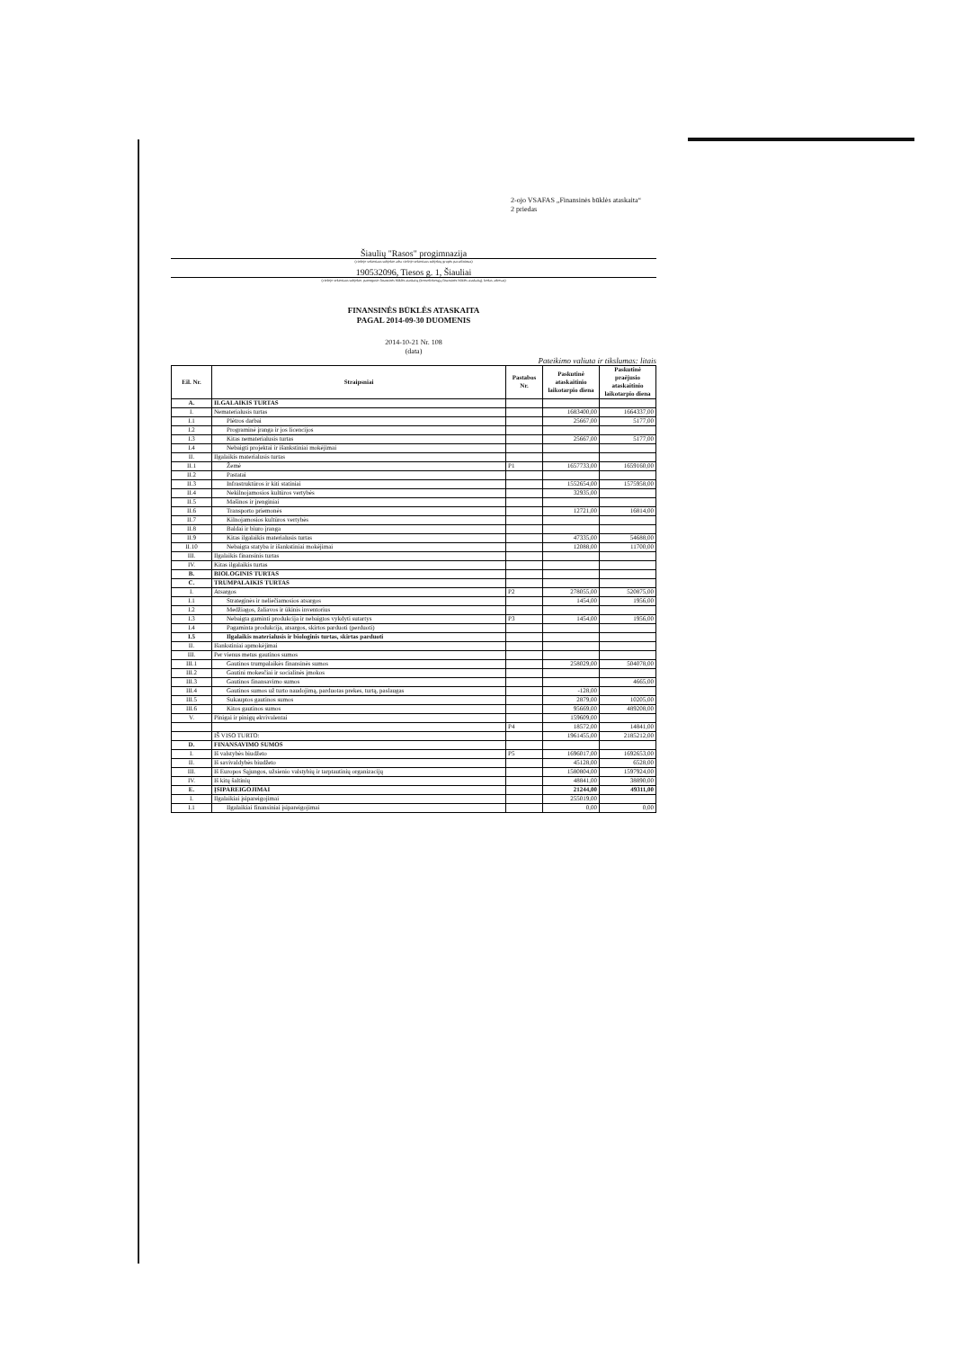2-ojo VSAFAS „Finansinės būklės ataskaita“
2 priedas
Šiaulių "Rasos" progimnazija
(viešojo sektoriaus subjekto arba viešojo sektoriaus subjektų grupės pavadinimas)
190532096, Tiesos g. 1, Šiauliai
(viešojo sektoriaus subjekto, parengusio finansinės būklės ataskaitą (konsoliduotąją finansinės būklės ataskaitą), kodas, adresas)
FINANSINĖS BŪKLĖS ATASKAITA
PAGAL 2014-09-30 DUOMENIS
2014-10-21 Nr. 108
(data)
Pateikimo valiuta ir tikslumas: litais
| Eil. Nr. | Straipsniai | Pastabos Nr. | Paskutinė ataskaitinio laikotarpio diena | Paskutinė praėjusio ataskaitinio laikotarpio diena |
| --- | --- | --- | --- | --- |
| A. | ILGALAIKIS TURTAS | | | |
| I. | Nematerialusis turtas | | 1683400,00 | 1664337,00 |
| I.1 | Plėtros darbai | | 25667,00 | 5177,00 |
| I.2 | Programinė įranga ir jos licencijos | | | |
| I.3 | Kitas nematerialusis turtas | | 25667,00 | 5177,00 |
| I.4 | Nebaigti projektai ir išankstiniai mokėjimai | | | |
| II. | Ilgalaikis materialusis turtas | | | |
| II.1 | Žemė | P1 | 1657733,00 | 1659160,00 |
| II.2 | Pastatai | | | |
| II.3 | Infrastruktūros ir kiti statiniai | | 1552654,00 | 1575958,00 |
| II.4 | Nekilnojamosios kultūros vertybės | | 32935,00 | |
| II.5 | Mašinos ir įrenginiai | | | |
| II.6 | Transporto priemonės | | 12721,00 | 16814,00 |
| II.7 | Kilnojamosios kultūros vertybės | | | |
| II.8 | Baldai ir biuro įranga | | | |
| II.9 | Kitas ilgalaikis materialusis turtas | | 47335,00 | 54688,00 |
| II.10 | Nebaigta statyba ir išankstiniai mokėjimai | | 12088,00 | 11700,00 |
| III. | Ilgalaikis finansinis turtas | | | |
| IV. | Kitas ilgalaikis turtas | | | |
| B. | BIOLOGINIS TURTAS | | | |
| C. | TRUMPALAIKIS TURTAS | | | |
| I. | Atsargos | P2 | 278055,00 | 520875,00 |
| I.1 | Strateginės ir neliečiamosios atsargos | | 1454,00 | 1956,00 |
| I.2 | Medžiagos, žaliavos ir ūkinis inventorius | | | |
| I.3 | Nebaigta gaminti produkcija ir nebaigtos vykdyti sutartys | P3 | 1454,00 | 1956,00 |
| I.4 | Pagaminta produkcija, atsargos, skirtos parduoti (perduoti) | | | |
| I.5 | Ilgalaikis materialusis ir biologinis turtas, skirtas parduoti | | | |
| II. | Išankstiniai apmokėjimai | | | |
| III. | Per vienus metus gautinos sumos | | | |
| III.1 | Gautinos trumpalaikės finansinės sumos | | 258029,00 | 504078,00 |
| III.2 | Gautini mokesčiai ir socialinės įmokos | | | |
| III.3 | Gautinos finansavimo sumos | | | 4665,00 |
| III.4 | Gautinos sumos už turto naudojimą, parduotas prekes, turtą, paslaugas | | -128,00 | |
| III.5 | Sukauptos gautinos sumos | | 2879,00 | 10205,00 |
| III.6 | Kitos gautinos sumos | | 95669,00 | 489208,00 |
| V. | Pinigai ir pinigų ekvivalentai | | 159609,00 | |
| | | P4 | 18572,00 | 14841,00 |
| | IŠ VISO TURTO: | | 1961455,00 | 2185212,00 |
| D. | FINANSAVIMO SUMOS | | | |
| I. | Iš valstybės biudžeto | P5 | 1696017,00 | 1692653,00 |
| II. | Iš savivaldybės biudžeto | | 45128,00 | 6528,00 |
| III. | Iš Europos Sąjungos, užsienio valstybių ir tarptautinių organizacijų | | 1580804,00 | 1597924,00 |
| IV. | Iš kitų šaltinių | | 48841,00 | 38890,00 |
| E. | ĮSIPAREIGOJIMAI | | 21244,00 | 49311,00 |
| I. | Ilgalaikiai įsipareigojimai | | 255019,00 | |
| I.1 | Ilgalaikiai finansiniai įsipareigojimai | | 0,00 | 0,00 |